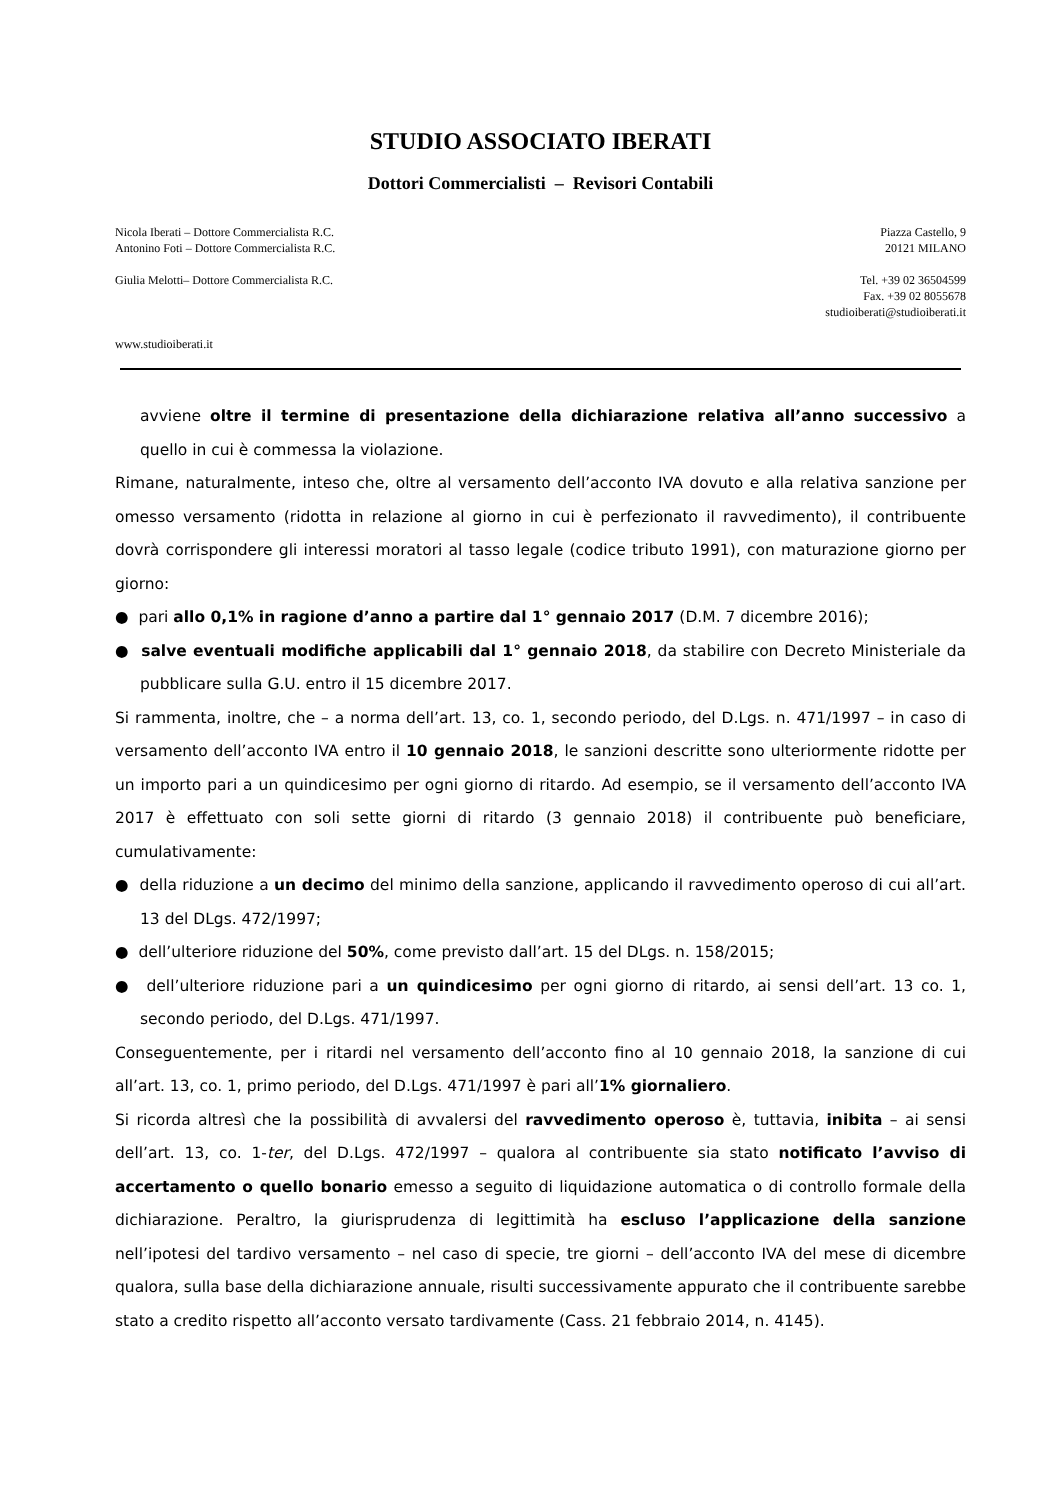STUDIO ASSOCIATO IBERATI
Dottori Commercialisti – Revisori Contabili
Nicola Iberati – Dottore Commercialista R.C.
Antonino Foti – Dottore Commercialista R.C.
Piazza Castello, 9
20121 MILANO
Giulia Melotti– Dottore Commercialista R.C.
Tel. +39 02 36504599
Fax. +39 02 8055678
studioiberati@studioiberati.it
www.studioiberati.it
avviene oltre il termine di presentazione della dichiarazione relativa all’anno successivo a quello in cui è commessa la violazione.
Rimane, naturalmente, inteso che, oltre al versamento dell’acconto IVA dovuto e alla relativa sanzione per omesso versamento (ridotta in relazione al giorno in cui è perfezionato il ravvedimento), il contribuente dovrà corrispondere gli interessi moratori al tasso legale (codice tributo 1991), con maturazione giorno per giorno:
● pari allo 0,1% in ragione d’anno a partire dal 1° gennaio 2017 (D.M. 7 dicembre 2016);
● salve eventuali modifiche applicabili dal 1° gennaio 2018, da stabilire con Decreto Ministeriale da pubblicare sulla G.U. entro il 15 dicembre 2017.
Si rammenta, inoltre, che – a norma dell’art. 13, co. 1, secondo periodo, del D.Lgs. n. 471/1997 – in caso di versamento dell’acconto IVA entro il 10 gennaio 2018, le sanzioni descritte sono ulteriormente ridotte per un importo pari a un quindicesimo per ogni giorno di ritardo. Ad esempio, se il versamento dell’acconto IVA 2017 è effettuato con soli sette giorni di ritardo (3 gennaio 2018) il contribuente può beneficiare, cumulativamente:
● della riduzione a un decimo del minimo della sanzione, applicando il ravvedimento operoso di cui all’art. 13 del DLgs. 472/1997;
● dell’ulteriore riduzione del 50%, come previsto dall’art. 15 del DLgs. n. 158/2015;
● dell’ulteriore riduzione pari a un quindicesimo per ogni giorno di ritardo, ai sensi dell’art. 13 co. 1, secondo periodo, del D.Lgs. 471/1997.
Conseguentemente, per i ritardi nel versamento dell’acconto fino al 10 gennaio 2018, la sanzione di cui all’art. 13, co. 1, primo periodo, del D.Lgs. 471/1997 è pari all’1% giornaliero.
Si ricorda altresì che la possibilità di avvalersi del ravvedimento operoso è, tuttavia, inibita – ai sensi dell’art. 13, co. 1-ter, del D.Lgs. 472/1997 – qualora al contribuente sia stato notificato l’avviso di accertamento o quello bonario emesso a seguito di liquidazione automatica o di controllo formale della dichiarazione. Peraltro, la giurisprudenza di legittimità ha escluso l’applicazione della sanzione nell’ipotesi del tardivo versamento – nel caso di specie, tre giorni – dell’acconto IVA del mese di dicembre qualora, sulla base della dichiarazione annuale, risulti successivamente appurato che il contribuente sarebbe stato a credito rispetto all’acconto versato tardivamente (Cass. 21 febbraio 2014, n. 4145).